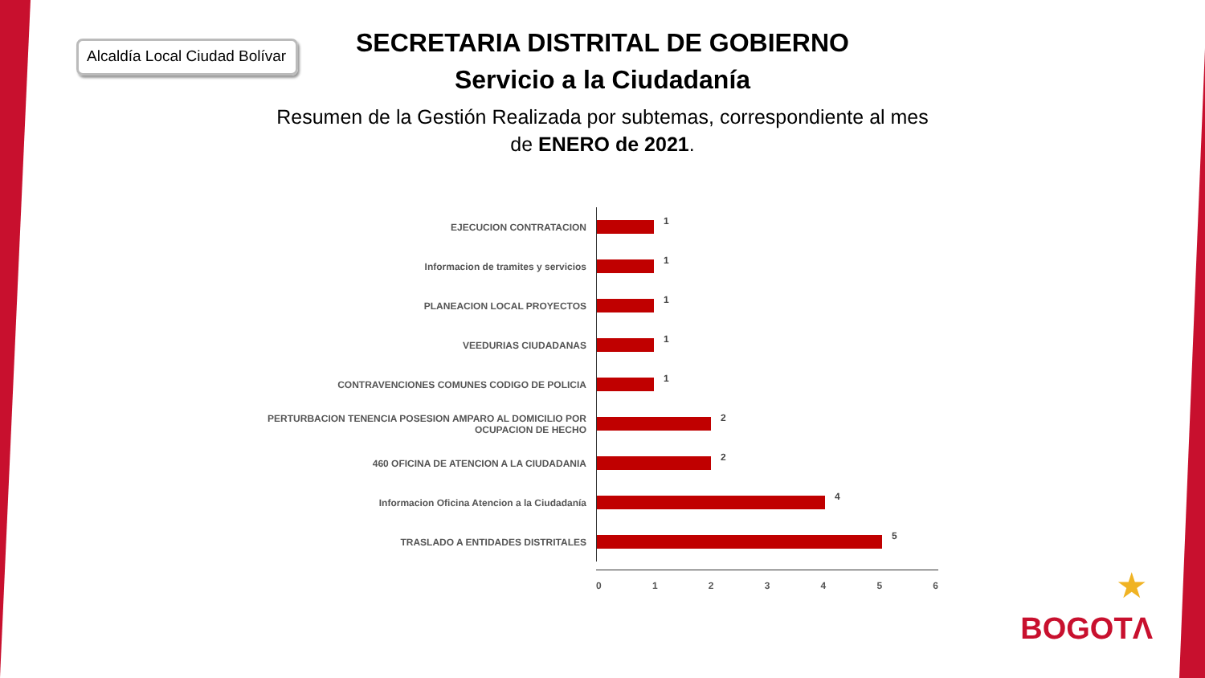Alcaldía Local Ciudad Bolívar
SECRETARIA DISTRITAL DE GOBIERNO
Servicio a la Ciudadanía
Resumen de la Gestión Realizada por subtemas, correspondiente al mes de ENERO de 2021.
EJECUCION CONTRATACION
1
Informacion de tramites y servicios
1
PLANEACION LOCAL PROYECTOS
1
VEEDURIAS CIUDADANAS
1
CONTRAVENCIONES COMUNES CODIGO DE POLICIA
1
PERTURBACION TENENCIA POSESION AMPARO AL DOMICILIO POR OCUPACION DE HECHO
2
460 OFICINA DE ATENCION A LA CIUDADANIA
2
Informacion Oficina Atencion a la Ciudadanía
4
TRASLADO A ENTIDADES DISTRITALES
5
0 1 2 3 4 5 6
★
BOGOTΛ